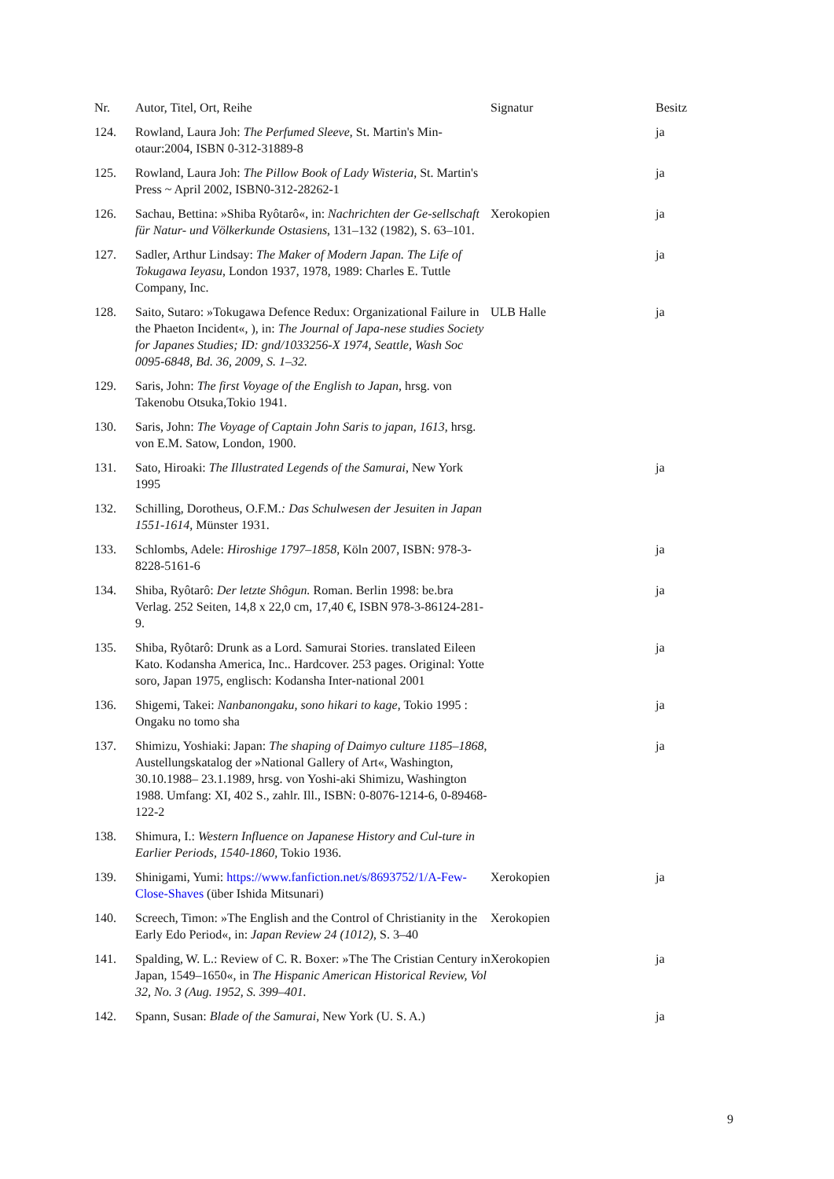| Nr. | Autor, Titel, Ort, Reihe | Signatur | Besitz |
| --- | --- | --- | --- |
| 124. | Rowland, Laura Joh: The Perfumed Sleeve , St. Martin's Min-otaur:2004, ISBN 0-312-31889-8 | | ja |
| 125. | Rowland, Laura Joh: The Pillow Book of Lady Wisteria , St. Martin's Press ~ April 2002, ISBN0-312-28262-1 | | ja |
| 126. | Sachau, Bettina: »Shiba Ryôtarô«, in: Nachrichten der Ge-sellschaft für Natur- und Völkerkunde Ostasiens , 131–132 (1982), S. 63–101. | Xerokopien | ja |
| 127. | Sadler, Arthur Lindsay: The Maker of Modern Japan. The Life of Tokugawa Ieyasu , London 1937, 1978, 1989: Charles E. Tuttle Company, Inc. | | ja |
| 128. | Saito, Sutaro: »Tokugawa Defence Redux: Organizational Failure in the Phaeton Incident«, ), in: The Journal of Japa-nese studies Society for Japanes Studies; ID: gnd/1033256-X 1974, Seattle, Wash Soc 0095-6848, Bd. 36, 2009, S. 1–32. | ULB Halle | ja |
| 129. | Saris, John: The first Voyage of the English to Japan, hrsg. von Takenobu Otsuka,Tokio 1941. | | |
| 130. | Saris, John: The Voyage of Captain John Saris to japan, 1613 , hrsg. von E.M. Satow, London, 1900. | | |
| 131. | Sato, Hiroaki: The Illustrated Legends of the Samurai , New York 1995 | | ja |
| 132. | Schilling, Dorotheus, O.F.M. : Das Schulwesen der Jesuiten in Japan 1551-1614, Münster 1931. | | |
| 133. | Schlombs, Adele: Hiroshige 1797–1858 , Köln 2007, ISBN: 978-3-8228-5161-6 | | ja |
| 134. | Shiba, Ryôtarô: Der letzte Shôgun. Roman. Berlin 1998: be.bra Verlag. 252 Seiten, 14,8 x 22,0 cm, 17,40 €, ISBN 978-3-86124-281-9. | | ja |
| 135. | Shiba, Ryôtarô: Drunk as a Lord. Samurai Stories. translated Eileen Kato. Kodansha America, Inc.. Hardcover. 253 pages. Original: Yotte soro, Japan 1975, englisch: Kodansha Inter-national 2001 | | ja |
| 136. | Shigemi, Takei: Nanbanongaku, sono hikari to kage , Tokio 1995 : Ongaku no tomo sha | | ja |
| 137. | Shimizu, Yoshiaki: Japan: The shaping of Daimyo culture 1185–1868 , Austellungskatalog der »National Gallery of Art«, Washington, 30.10.1988– 23.1.1989, hrsg. von Yoshi-aki Shimizu, Washington 1988. Umfang: XI, 402 S., zahlr. Ill., ISBN: 0-8076-1214-6, 0-89468-122-2 | | ja |
| 138. | Shimura, I.: Western Influence on Japanese History and Cul-ture in Earlier Periods, 1540-1860, Tokio 1936. | | |
| 139. | Shinigami, Yumi: https://www.fanfiction.net/s/8693752/1/A-Few-Close-Shaves (über Ishida Mitsunari) | Xerokopien | ja |
| 140. | Screech, Timon: »The English and the Control of Christianity in the Early Edo Period«, in: Japan Review 24 (1012) , S. 3–40 | Xerokopien | |
| 141. | Spalding, W. L.: Review of C. R. Boxer: »The The Cristian Century in Japan, 1549–1650«, in The Hispanic American Historical Review, Vol 32, No. 3 (Aug. 1952, S. 399–401. | Xerokopien | ja |
| 142. | Spann, Susan: Blade of the Samurai , New York (U. S. A.) | | ja |
9